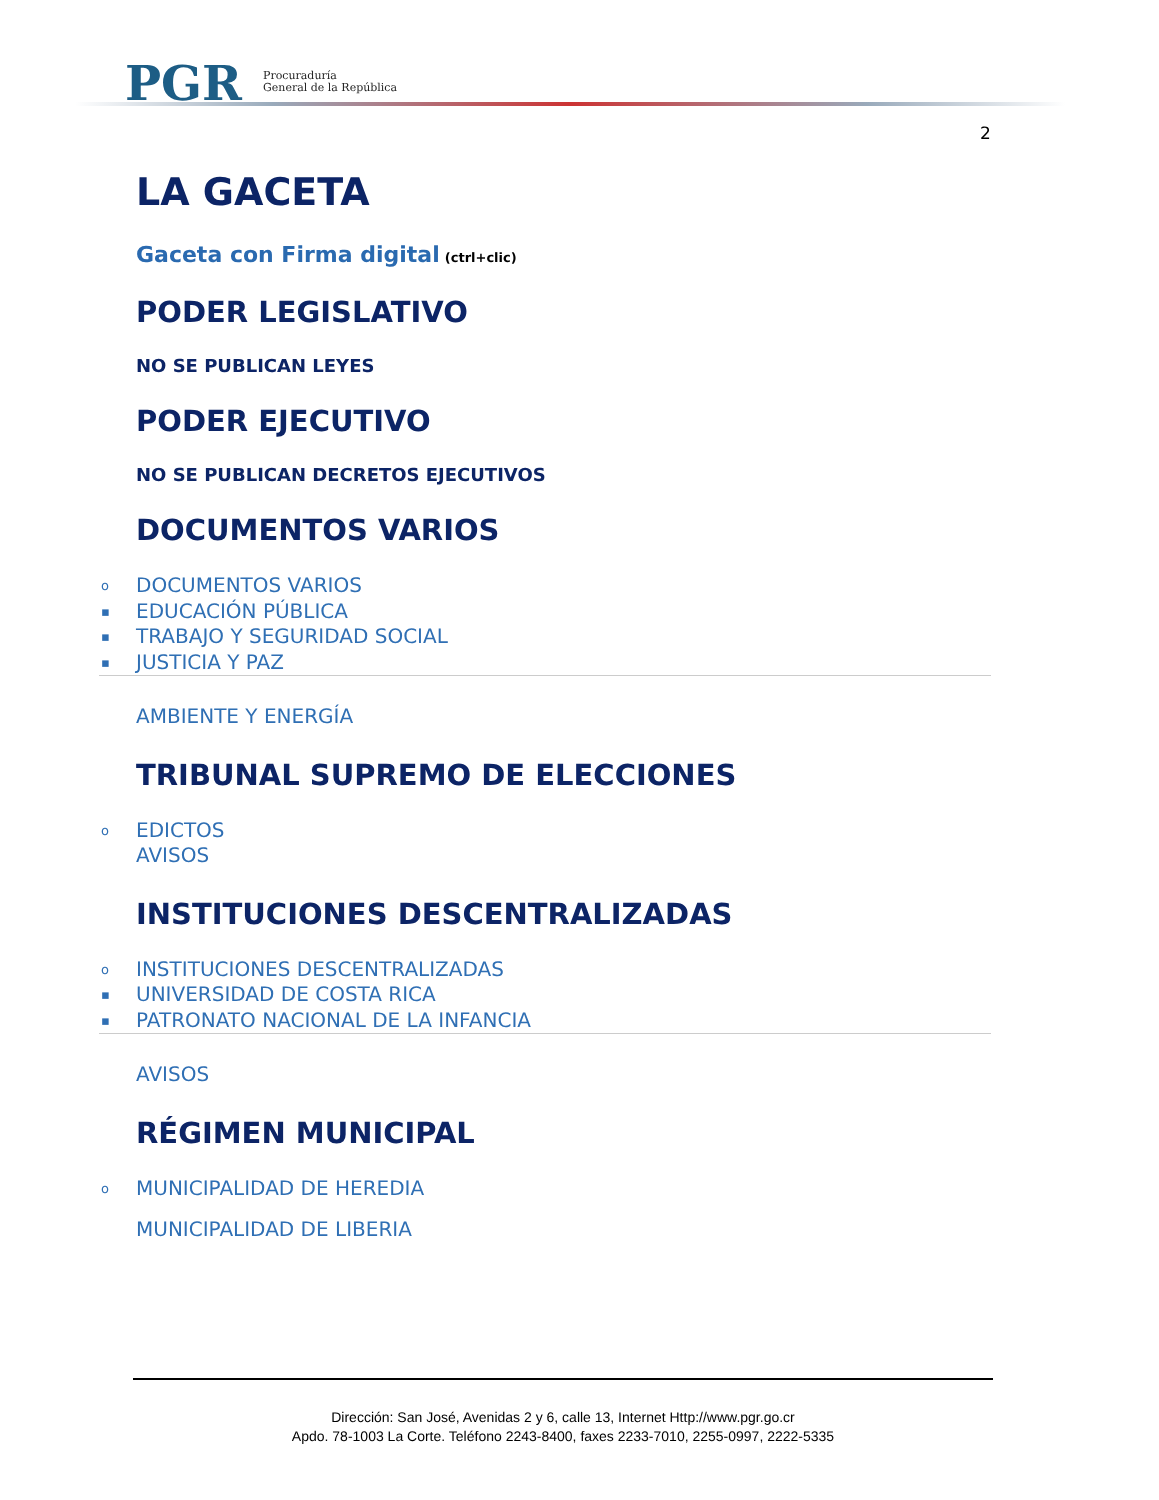PGR
Procuraduría
General de la República
2
LA GACETA
Gaceta con Firma digital (ctrl+clic)
PODER LEGISLATIVO
NO SE PUBLICAN LEYES
PODER EJECUTIVO
NO SE PUBLICAN DECRETOS EJECUTIVOS
DOCUMENTOS VARIOS
o DOCUMENTOS VARIOS
▪ EDUCACIÓN PÚBLICA
▪ TRABAJO Y SEGURIDAD SOCIAL
▪ JUSTICIA Y PAZ
AMBIENTE Y ENERGÍA
TRIBUNAL SUPREMO DE ELECCIONES
o EDICTOS
AVISOS
INSTITUCIONES DESCENTRALIZADAS
o INSTITUCIONES DESCENTRALIZADAS
▪ UNIVERSIDAD DE COSTA RICA
▪ PATRONATO NACIONAL DE LA INFANCIA
AVISOS
RÉGIMEN MUNICIPAL
o MUNICIPALIDAD DE HEREDIA
MUNICIPALIDAD DE LIBERIA
Dirección: San José, Avenidas 2 y 6, calle 13, Internet Http://www.pgr.go.cr
Apdo. 78-1003 La Corte. Teléfono 2243-8400, faxes 2233-7010, 2255-0997, 2222-5335